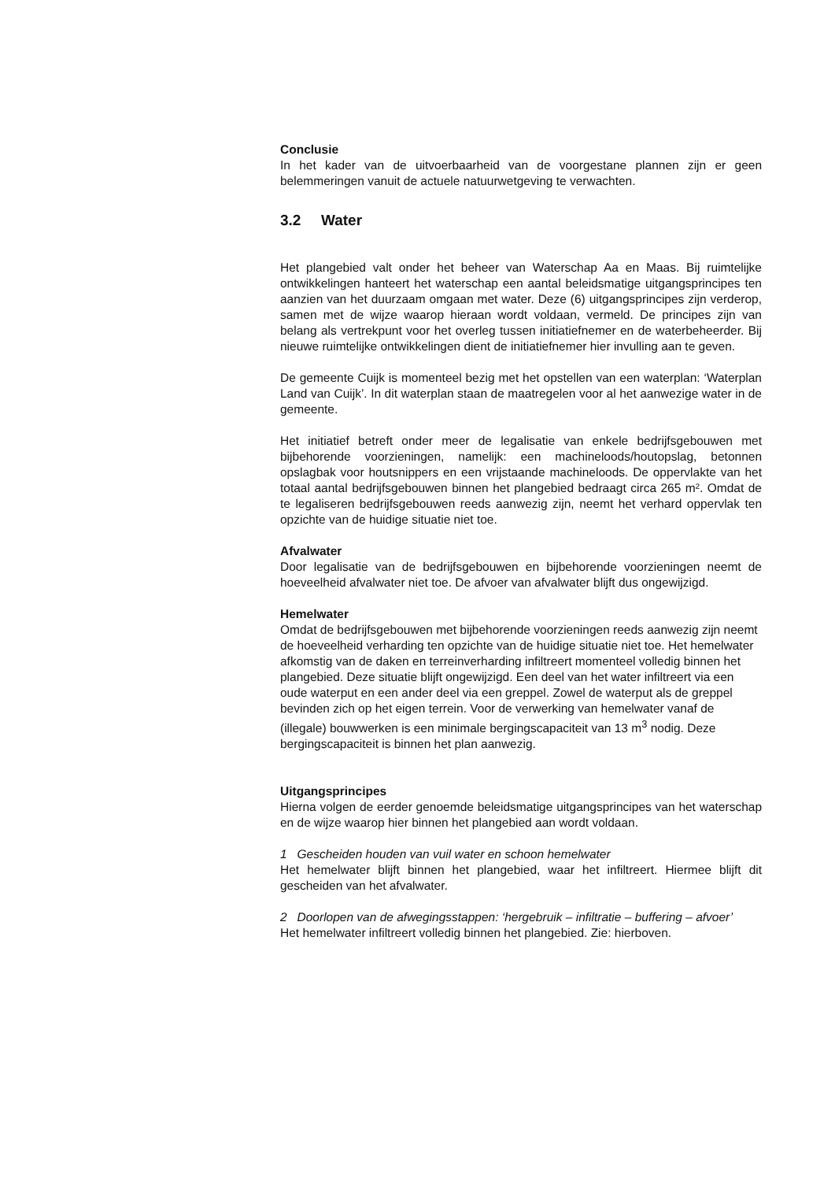Conclusie
In het kader van de uitvoerbaarheid van de voorgestane plannen zijn er geen belemmeringen vanuit de actuele natuurwetgeving te verwachten.
3.2 Water
Het plangebied valt onder het beheer van Waterschap Aa en Maas. Bij ruimtelijke ontwikkelingen hanteert het waterschap een aantal beleidsmatige uitgangsprincipes ten aanzien van het duurzaam omgaan met water. Deze (6) uitgangsprincipes zijn verderop, samen met de wijze waarop hieraan wordt voldaan, vermeld. De principes zijn van belang als vertrekpunt voor het overleg tussen initiatiefnemer en de waterbeheerder. Bij nieuwe ruimtelijke ontwikkelingen dient de initiatiefnemer hier invulling aan te geven.
De gemeente Cuijk is momenteel bezig met het opstellen van een waterplan: ‘Waterplan Land van Cuijk’. In dit waterplan staan de maatregelen voor al het aanwezige water in de gemeente.
Het initiatief betreft onder meer de legalisatie van enkele bedrijfsgebouwen met bijbehorende voorzieningen, namelijk: een machineloods/houtopslag, betonnen opslagbak voor houtsnippers en een vrijstaande machineloods. De oppervlakte van het totaal aantal bedrijfsgebouwen binnen het plangebied bedraagt circa 265 m². Omdat de te legaliseren bedrijfsgebouwen reeds aanwezig zijn, neemt het verhard oppervlak ten opzichte van de huidige situatie niet toe.
Afvalwater
Door legalisatie van de bedrijfsgebouwen en bijbehorende voorzieningen neemt de hoeveelheid afvalwater niet toe. De afvoer van afvalwater blijft dus ongewijzigd.
Hemelwater
Omdat de bedrijfsgebouwen met bijbehorende voorzieningen reeds aanwezig zijn neemt de hoeveelheid verharding ten opzichte van de huidige situatie niet toe. Het hemelwater afkomstig van de daken en terreinverharding infiltreert momenteel volledig binnen het plangebied. Deze situatie blijft ongewijzigd. Een deel van het water infiltreert via een oude waterput en een ander deel via een greppel. Zowel de waterput als de greppel bevinden zich op het eigen terrein. Voor de verwerking van hemelwater vanaf de (illegale) bouwwerken is een minimale bergingscapaciteit van 13 m<sup>3</sup> nodig. Deze bergingscapaciteit is binnen het plan aanwezig.
Uitgangsprincipes
Hierna volgen de eerder genoemde beleidsmatige uitgangsprincipes van het waterschap en de wijze waarop hier binnen het plangebied aan wordt voldaan.
1 Gescheiden houden van vuil water en schoon hemelwater
Het hemelwater blijft binnen het plangebied, waar het infiltreert. Hiermee blijft dit gescheiden van het afvalwater.
2 Doorlopen van de afwegingsstappen: ‘hergebruik – infiltratie – buffering – afvoer’
Het hemelwater infiltreert volledig binnen het plangebied. Zie: hierboven.